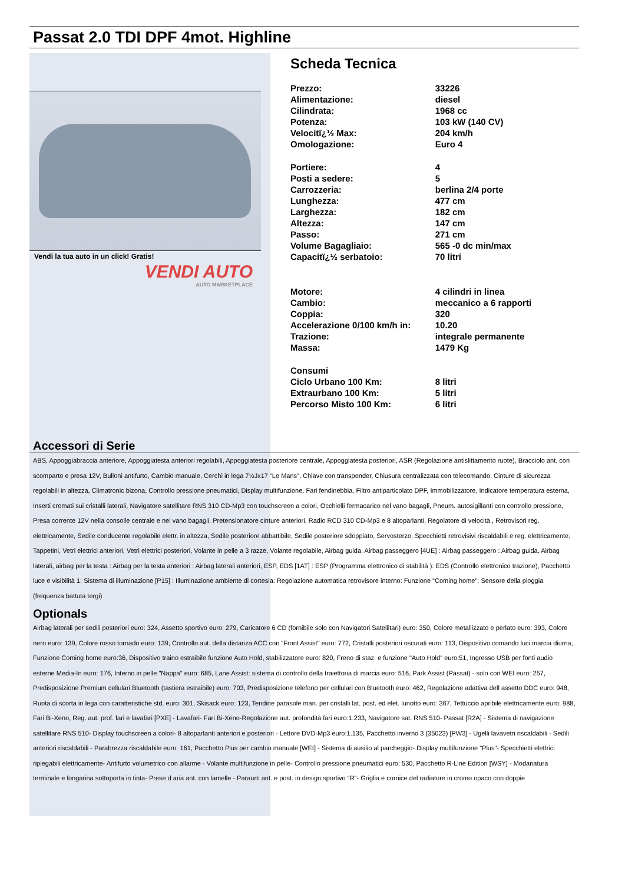Passat 2.0 TDI DPF 4mot. Highline
Vendi la tua auto in un click! Gratis!
VENDI AUTO
AUTO MARKETPLACE
Scheda Tecnica
| Prezzo: | 33226 |
| Alimentazione: | diesel |
| Cilindrata: | 1968 cc |
| Potenza: | 103 kW (140 CV) |
| Velocitï¿½ Max: | 204 km/h |
| Omologazione: | Euro 4 |
| Portiere: | 4 |
| Posti a sedere: | 5 |
| Carrozzeria: | berlina 2/4 porte |
| Lunghezza: | 477 cm |
| Larghezza: | 182 cm |
| Altezza: | 147 cm |
| Passo: | 271 cm |
| Volume Bagagliaio: | 565 -0 dc min/max |
| Capacitï¿½ serbatoio: | 70 litri |
| Motore: | 4 cilindri in linea |
| Cambio: | meccanico a 6 rapporti |
| Coppia: | 320 |
| Accelerazione 0/100 km/h in: | 10.20 |
| Trazione: | integrale permanente |
| Massa: | 1479 Kg |
| Consumi | |
| Ciclo Urbano 100 Km: | 8 litri |
| Extraurbano 100 Km: | 5 litri |
| Percorso Misto 100 Km: | 6 litri |
Accessori di Serie
ABS, Appoggiabraccia anteriore, Appoggiatesta anteriori regolabili, Appoggiatesta posteriore centrale, Appoggiatesta posteriori, ASR (Regolazione antislittamento ruote), Bracciolo ant. con scomparto e presa 12V, Bulloni antifurto, Cambio manuale, Cerchi in lega 7½Jx17 "Le Mans", Chiave con transponder, Chiusura centralizzata con telecomando, Cinture di sicurezza regolabili in altezza, Climatronic bizona, Controllo pressione pneumatici, Display multifunzione, Fari fendinebbia, Filtro antiparticolato DPF, Immobilizzatore, Indicatore temperatura esterna, Inserti cromati sui cristalli laterali, Navigatore satellitare RNS 310 CD-Mp3 con touchscreen a colori, Occhielli fermacarico nel vano bagagli, Pneum. autosigillanti con controllo pressione, Presa corrente 12V nella consolle centrale e nel vano bagagli, Pretensionatore cinture anteriori, Radio RCD 310 CD-Mp3 e 8 altoparlanti, Regolatore di velocità , Retrovisori reg. elettricamente, Sedile conducente regolabile elettr. in altezza, Sedile posteriore abbattibile, Sedile posteriore sdoppiato, Servosterzo, Specchietti retrovisivi riscaldabili e reg. elettricamente, Tappetini, Vetri elettrici anteriori, Vetri elettrici posteriori, Volante in pelle a 3 razze, Volante regolabile, Airbag guida, Airbag passeggero [4UE] : Airbag passeggero : Airbag guida, Airbag laterali, airbag per la testa : Airbag per la testa anteriori : Airbag laterali anteriori, ESP, EDS [1AT] : ESP (Programma elettronico di stabilità ): EDS (Controllo elettronico trazione), Pacchetto luce e visibilità 1: Sistema di illuminazione [P15] : Illuminazione ambiente di cortesia: Regolazione automatica retrovisore interno: Funzione "Coming home": Sensore della pioggia (frequenza battuta tergi)
Optionals
Airbag laterali per sedili posteriori euro: 324, Assetto sportivo euro: 279, Caricatore 6 CD (fornibile solo con Navigatori Satellitari) euro: 350, Colore metallizzato e perlato euro: 393, Colore nero euro: 139, Colore rosso tornado euro: 139, Controllo aut. della distanza ACC con "Front Assist" euro: 772, Cristalli posteriori oscurati euro: 113, Dispositivo comando luci marcia diurna, Funzione Coming home euro:36, Dispositivo traino estraibile funzione Auto Hold, stabilizzatore euro: 820, Freno di staz. e funzione "Auto Hold" euro:51, Ingresso USB per fonti audio esterne Media-In euro: 176, Interno in pelle "Nappa" euro: 685, Lane Assist: sistema di controllo della traiettoria di marcia euro: 516, Park Assist (Passat) - solo con WEI euro: 257, Predisposizione Premium cellulari Bluetooth (tastiera estraibile) euro: 703, Predisposizione telefono per cellulari con Bluetooth euro: 462, Regolazione adattiva dell assetto DDC euro: 948, Ruota di scorta in lega con caratteristiche std. euro: 301, Skisack euro: 123, Tendine parasole man. per cristalli lat. post. ed elet. lunotto euro: 367, Tettuccio apribile elettricamente euro: 988, Fari Bi-Xeno, Reg. aut. prof. fari e lavafari [PXE] - Lavafari- Fari Bi-Xeno-Regolazione aut. profondità fari euro:1.233, Navigatore sat. RNS 510- Passat [R2A] - Sistema di navigazione satellitare RNS 510- Display touchscreen a colori- 8 altoparlanti anteriori e posteriori - Lettore DVD-Mp3 euro:1.135, Pacchetto inverno 3 (35023) [PW3] - Ugelli lavavetri riscaldabili - Sedili anteriori riscaldabili - Parabrezza riscaldabile euro: 161, Pacchetto Plus per cambio manuale [WEI] - Sistema di ausilio al parcheggio- Display multifunzione "Plus"- Specchietti elettrici ripiegabili elettricamente- Antifurto volumetrico con allarme - Volante multifunzione in pelle- Controllo pressione pneumatici euro: 530, Pacchetto R-Line Edition [WSY] - Modanatura terminale e longarina sottoporta in tinta- Prese d aria ant. con lamelle - Paraurti ant. e post. in design sportivo "R"- Griglia e cornice del radiatore in cromo opaco con doppie